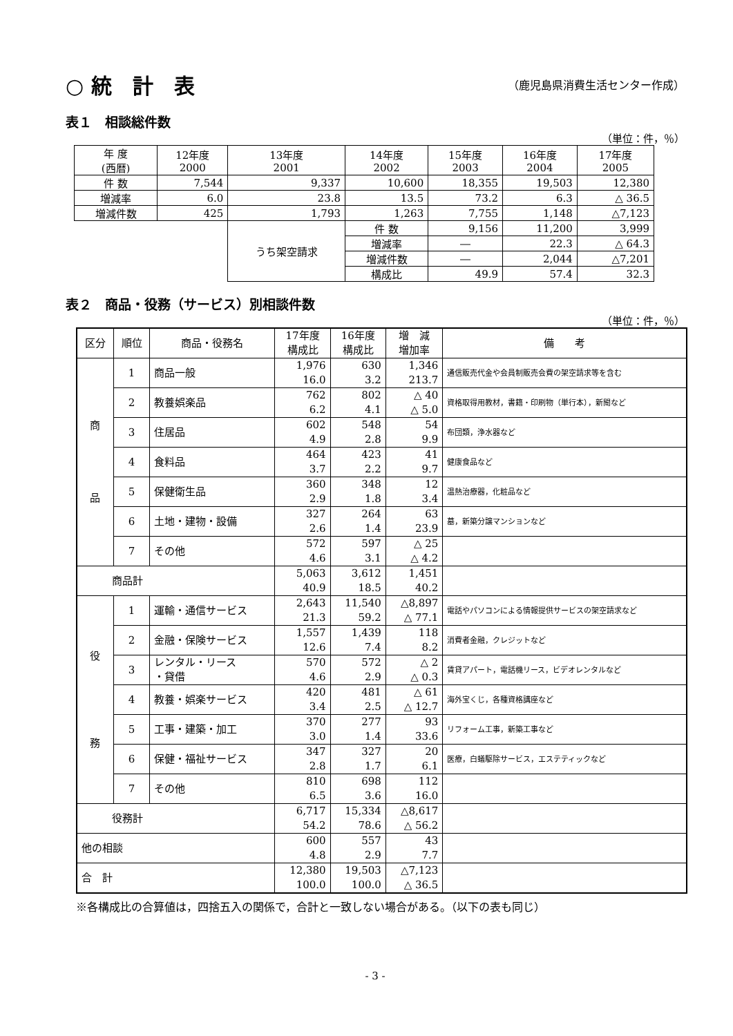○ 統　計　表 （鹿児島県消費生活センター作成）
表１　相談総件数
（単位：件，％）
| 年 度 (西暦) | 12年度 2000 | 13年度 2001 | 14年度 2002 | 15年度 2003 | 16年度 2004 | 17年度 2005 |
| --- | --- | --- | --- | --- | --- | --- |
| 件 数 | 7,544 | 9,337 | 10,600 | 18,355 | 19,503 | 12,380 |
| 増減率 | 6.0 | 23.8 | 13.5 | 73.2 | 6.3 | △ 36.5 |
| 増減件数 | 425 | 1,793 | 1,263 | 7,755 | 1,148 | △7,123 |
| | | うち架空請求 | 件 数 | 9,156 | 11,200 | 3,999 |
| | | | 増減率 | ― | 22.3 | △ 64.3 |
| | | | 増減件数 | ― | 2,044 | △7,201 |
| | | | 構成比 | 49.9 | 57.4 | 32.3 |
表２　商品・役務（サービス）別相談件数
（単位：件，％）
| 区分 | 順位 | 商品・役務名 | 17年度 構成比 | 16年度 構成比 | 増 減 増加率 | 備 考 |
| 商 品 | 1 | 商品一般 | 1,976 16.0 | 630 3.2 | 1,346 213.7 | 通信販売代金や会員制販売会費の架空請求等を含む |
| | 2 | 教養娯楽品 | 762 6.2 | 802 4.1 | △ 40 △ 5.0 | 資格取得用教材，書籍・印刷物（単行本），新聞など |
| | 3 | 住居品 | 602 4.9 | 548 2.8 | 54 9.9 | 布団類，浄水器など |
| | 4 | 食料品 | 464 3.7 | 423 2.2 | 41 9.7 | 健康食品など |
| | 5 | 保健衛生品 | 360 2.9 | 348 1.8 | 12 3.4 | 温熱治療器，化粧品など |
| | 6 | 土地・建物・設備 | 327 2.6 | 264 1.4 | 63 23.9 | 墓，新築分譲マンションなど |
| | 7 | その他 | 572 4.6 | 597 3.1 | △ 25 △ 4.2 | |
| 商品計 | | | 5,063 40.9 | 3,612 18.5 | 1,451 40.2 | |
| 役 務 | 1 | 運輸・通信サービス | 2,643 21.3 | 11,540 59.2 | △8,897 △ 77.1 | 電話やパソコンによる情報提供サービスの架空請求など |
| | 2 | 金融・保険サービス | 1,557 12.6 | 1,439 7.4 | 118 8.2 | 消費者金融，クレジットなど |
| | 3 | レンタル・リース ・貸借 | 570 4.6 | 572 2.9 | △ 2 △ 0.3 | 賃貸アパート，電話機リース，ビデオレンタルなど |
| | 4 | 教養・娯楽サービス | 420 3.4 | 481 2.5 | △ 61 △ 12.7 | 海外宝くじ，各種資格講座など |
| | 5 | 工事・建築・加工 | 370 3.0 | 277 1.4 | 93 33.6 | リフォーム工事，新築工事など |
| | 6 | 保健・福祉サービス | 347 2.8 | 327 1.7 | 20 6.1 | 医療，白蟻駆除サービス，エステティックなど |
| | 7 | その他 | 810 6.5 | 698 3.6 | 112 16.0 | |
| 役務計 | | | 6,717 54.2 | 15,334 78.6 | △8,617 △ 56.2 | |
| 他の相談 | | | 600 4.8 | 557 2.9 | 43 7.7 | |
| 合 計 | | | 12,380 100.0 | 19,503 100.0 | △7,123 △ 36.5 | |
※各構成比の合算値は，四捨五入の関係で，合計と一致しない場合がある。（以下の表も同じ）
- 3 -